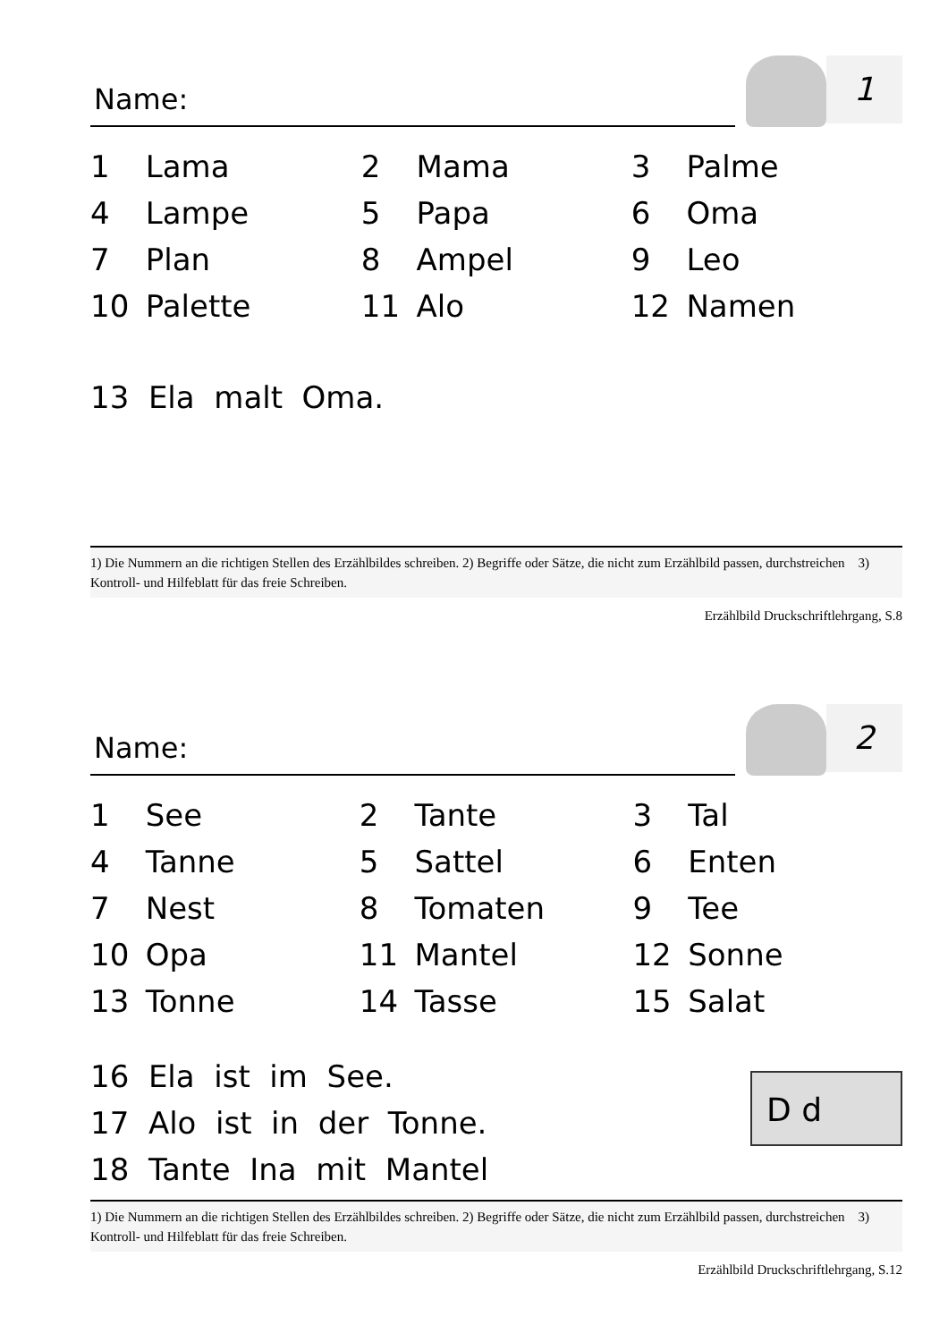Name:
1
| 1 | Lama | 2 | Mama | 3 | Palme |
| 4 | Lampe | 5 | Papa | 6 | Oma |
| 7 | Plan | 8 | Ampel | 9 | Leo |
| 10 | Palette | 11 | Alo | 12 | Namen |
13 Ela malt Oma.
1) Die Nummern an die richtigen Stellen des Erzählbildes schreiben. 2) Begriffe oder Sätze, die nicht zum Erzählbild passen, durchstreichen 3) Kontroll- und Hilfeblatt für das freie Schreiben.
Erzählbild Druckschriftlehrgang, S.8
Name:
2
| 1 | See | 2 | Tante | 3 | Tal |
| 4 | Tanne | 5 | Sattel | 6 | Enten |
| 7 | Nest | 8 | Tomaten | 9 | Tee |
| 10 | Opa | 11 | Mantel | 12 | Sonne |
| 13 | Tonne | 14 | Tasse | 15 | Salat |
D d
16 Ela ist im See.
17 Alo ist in der Tonne.
18 Tante Ina mit Mantel
1) Die Nummern an die richtigen Stellen des Erzählbildes schreiben. 2) Begriffe oder Sätze, die nicht zum Erzählbild passen, durchstreichen 3) Kontroll- und Hilfeblatt für das freie Schreiben.
Erzählbild Druckschriftlehrgang, S.12